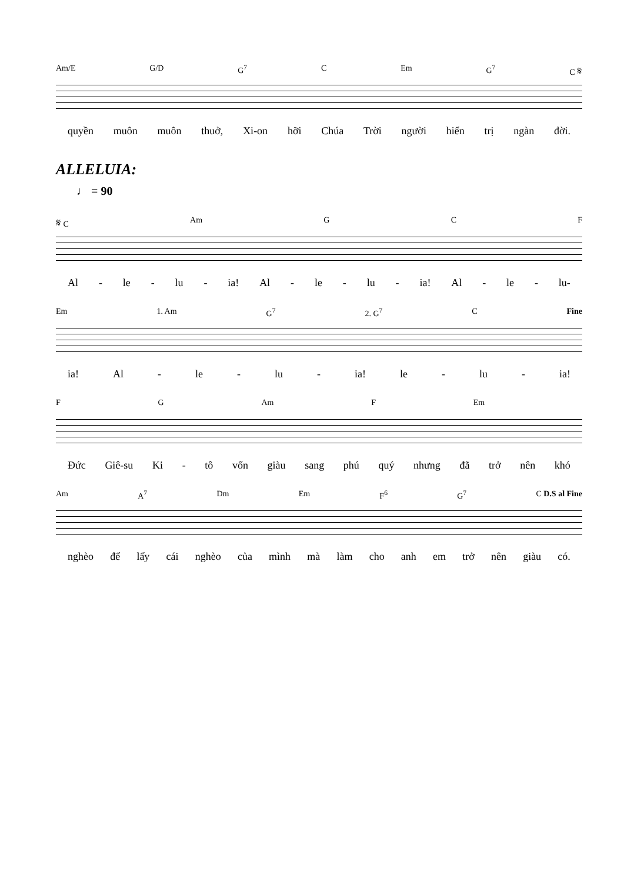Am/E G/D G<sup>7</sup> C Em G<sup>7</sup> C 𝄋
quyền muôn muôn thuở, Xi-on hỡi Chúa Trời người hiển trị ngàn đời.
ALLELUIA:
♩ = 90
𝄋 C Am G C F
Al - le - lu - ia! Al - le - lu - ia! Al - le - lu-
Em 1. Am G<sup>7</sup> 2. G<sup>7</sup> C Fine
ia! Al - le - lu - ia! le - lu - ia!
F G Am F Em
Đức Giê-su Ki - tô vốn giàu sang phú quý nhưng đã trở nên khó
Am A<sup>7</sup> Dm Em F<sup>6</sup> G<sup>7</sup> C D.S al Fine
nghèo để lấy cái nghèo của mình mà làm cho anh em trở nên giàu có.